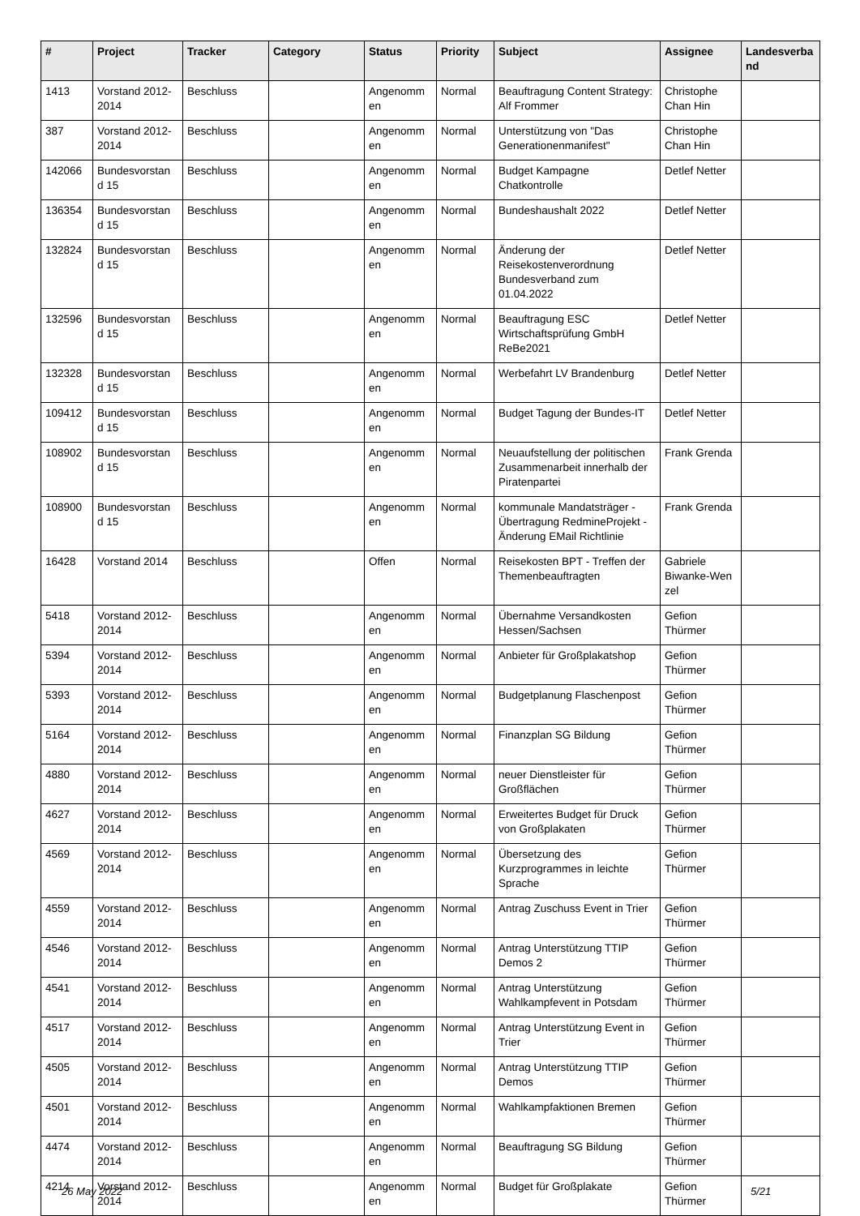| # | Project | Tracker | Category | Status | Priority | Subject | Assignee | Landesverba nd |
| --- | --- | --- | --- | --- | --- | --- | --- | --- |
| 1413 | Vorstand 2012-2014 | Beschluss | | Angenomm en | Normal | Beauftragung Content Strategy: Alf Frommer | Christophe Chan Hin | |
| 387 | Vorstand 2012-2014 | Beschluss | | Angenomm en | Normal | Unterstützung von "Das Generationenmanifest" | Christophe Chan Hin | |
| 142066 | Bundesvorstan d 15 | Beschluss | | Angenomm en | Normal | Budget Kampagne Chatkontrolle | Detlef Netter | |
| 136354 | Bundesvorstan d 15 | Beschluss | | Angenomm en | Normal | Bundeshaushalt 2022 | Detlef Netter | |
| 132824 | Bundesvorstan d 15 | Beschluss | | Angenomm en | Normal | Änderung der Reisekostenverordnung Bundesverband zum 01.04.2022 | Detlef Netter | |
| 132596 | Bundesvorstan d 15 | Beschluss | | Angenomm en | Normal | Beauftragung ESC Wirtschaftsprüfung GmbH ReBe2021 | Detlef Netter | |
| 132328 | Bundesvorstan d 15 | Beschluss | | Angenomm en | Normal | Werbefahrt LV Brandenburg | Detlef Netter | |
| 109412 | Bundesvorstan d 15 | Beschluss | | Angenomm en | Normal | Budget Tagung der Bundes-IT | Detlef Netter | |
| 108902 | Bundesvorstan d 15 | Beschluss | | Angenomm en | Normal | Neuaufstellung der politischen Zusammenarbeit innerhalb der Piratenpartei | Frank Grenda | |
| 108900 | Bundesvorstan d 15 | Beschluss | | Angenomm en | Normal | kommunale Mandatsträger - Übertragung RedmineProjekt - Änderung EMail Richtlinie | Frank Grenda | |
| 16428 | Vorstand 2014 | Beschluss | | Offen | Normal | Reisekosten BPT - Treffen der Themenbeauftragten | Gabriele Biwanke-Wen zel | |
| 5418 | Vorstand 2012-2014 | Beschluss | | Angenomm en | Normal | Übernahme Versandkosten Hessen/Sachsen | Gefion Thürmer | |
| 5394 | Vorstand 2012-2014 | Beschluss | | Angenomm en | Normal | Anbieter für Großplakatshop | Gefion Thürmer | |
| 5393 | Vorstand 2012-2014 | Beschluss | | Angenomm en | Normal | Budgetplanung Flaschenpost | Gefion Thürmer | |
| 5164 | Vorstand 2012-2014 | Beschluss | | Angenomm en | Normal | Finanzplan SG Bildung | Gefion Thürmer | |
| 4880 | Vorstand 2012-2014 | Beschluss | | Angenomm en | Normal | neuer Dienstleister für Großflächen | Gefion Thürmer | |
| 4627 | Vorstand 2012-2014 | Beschluss | | Angenomm en | Normal | Erweitertes Budget für Druck von Großplakaten | Gefion Thürmer | |
| 4569 | Vorstand 2012-2014 | Beschluss | | Angenomm en | Normal | Übersetzung des Kurzprogrammes in leichte Sprache | Gefion Thürmer | |
| 4559 | Vorstand 2012-2014 | Beschluss | | Angenomm en | Normal | Antrag Zuschuss Event in Trier | Gefion Thürmer | |
| 4546 | Vorstand 2012-2014 | Beschluss | | Angenomm en | Normal | Antrag Unterstützung TTIP Demos 2 | Gefion Thürmer | |
| 4541 | Vorstand 2012-2014 | Beschluss | | Angenomm en | Normal | Antrag Unterstützung Wahlkampfevent in Potsdam | Gefion Thürmer | |
| 4517 | Vorstand 2012-2014 | Beschluss | | Angenomm en | Normal | Antrag Unterstützung Event in Trier | Gefion Thürmer | |
| 4505 | Vorstand 2012-2014 | Beschluss | | Angenomm en | Normal | Antrag Unterstützung TTIP Demos | Gefion Thürmer | |
| 4501 | Vorstand 2012-2014 | Beschluss | | Angenomm en | Normal | Wahlkampfaktionen Bremen | Gefion Thürmer | |
| 4474 | Vorstand 2012-2014 | Beschluss | | Angenomm en | Normal | Beauftragung SG Bildung | Gefion Thürmer | |
| 4214 | Vorstand 2012-2014 | Beschluss | | Angenomm en | Normal | Budget für Großplakate | Gefion Thürmer | |
26 May 2022 5/21